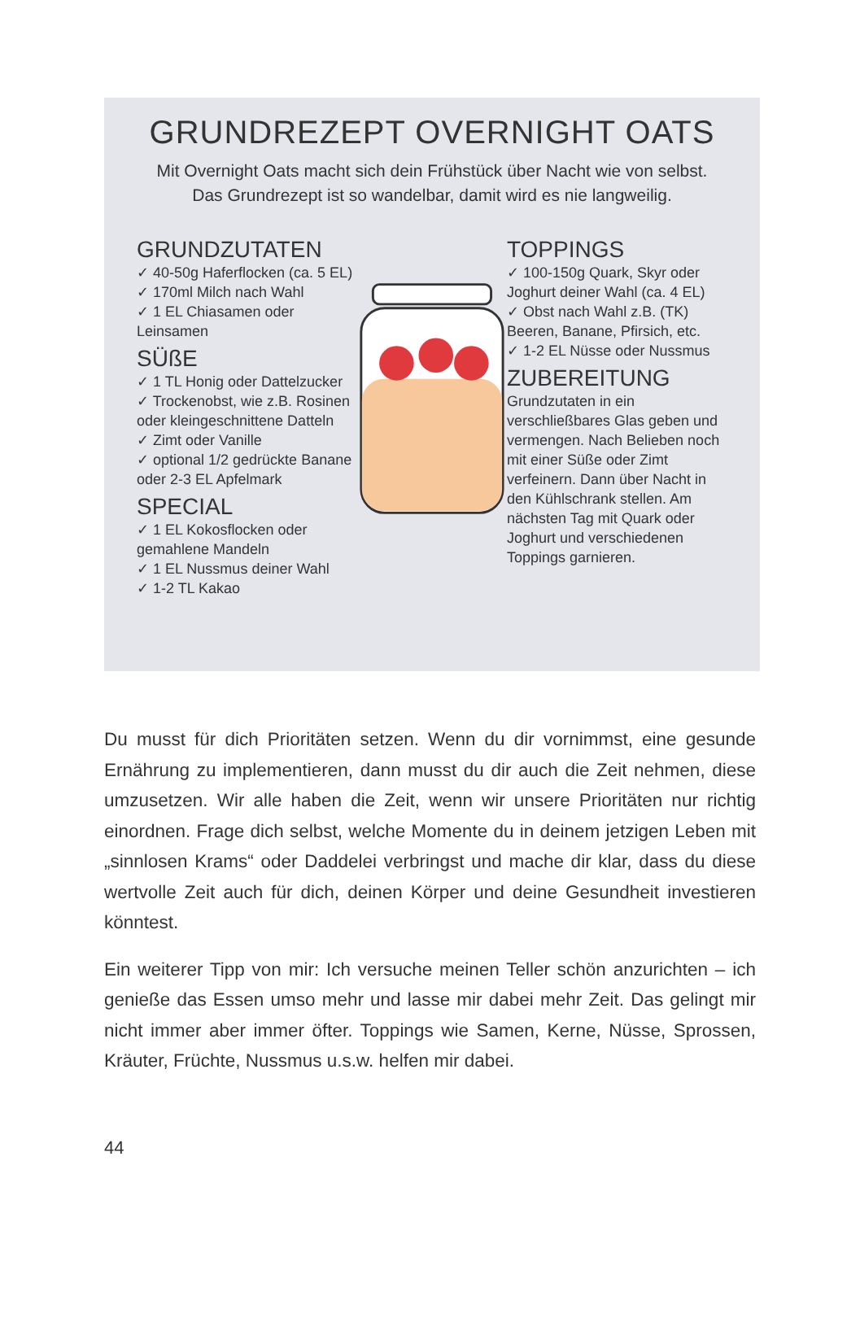GRUNDREZEPT OVERNIGHT OATS
Mit Overnight Oats macht sich dein Frühstück über Nacht wie von selbst.
Das Grundrezept ist so wandelbar, damit wird es nie langweilig.
GRUNDZUTATEN
✓ 40-50g Haferflocken (ca. 5 EL)
✓ 170ml Milch nach Wahl
✓ 1 EL Chiasamen oder Leinsamen
SÜßE
✓ 1 TL Honig oder Dattelzucker
✓ Trockenobst, wie z.B. Rosinen oder kleingeschnittene Datteln
✓ Zimt oder Vanille
✓ optional 1/2 gedrückte Banane oder 2-3 EL Apfelmark
SPECIAL
✓ 1 EL Kokosflocken oder gemahlene Mandeln
✓ 1 EL Nussmus deiner Wahl
✓ 1-2 TL Kakao
TOPPINGS
✓ 100-150g Quark, Skyr oder Joghurt deiner Wahl (ca. 4 EL)
✓ Obst nach Wahl z.B. (TK) Beeren, Banane, Pfirsich, etc.
✓ 1-2 EL Nüsse oder Nussmus
ZUBEREITUNG
Grundzutaten in ein verschließbares Glas geben und vermengen. Nach Belieben noch mit einer Süße oder Zimt verfeinern. Dann über Nacht in den Kühlschrank stellen. Am nächsten Tag mit Quark oder Joghurt und verschiedenen Toppings garnieren.
Du musst für dich Prioritäten setzen. Wenn du dir vornimmst, eine gesunde Ernährung zu implementieren, dann musst du dir auch die Zeit nehmen, diese umzusetzen. Wir alle haben die Zeit, wenn wir unsere Prioritäten nur richtig einordnen. Frage dich selbst, welche Momente du in deinem jetzigen Leben mit „sinnlosen Krams“ oder Daddelei verbringst und mache dir klar, dass du diese wertvolle Zeit auch für dich, deinen Körper und deine Gesundheit investieren könntest.
Ein weiterer Tipp von mir: Ich versuche meinen Teller schön anzurichten – ich genieße das Essen umso mehr und lasse mir dabei mehr Zeit. Das gelingt mir nicht immer aber immer öfter. Toppings wie Samen, Kerne, Nüsse, Sprossen, Kräuter, Früchte, Nussmus u.s.w. helfen mir dabei.
44